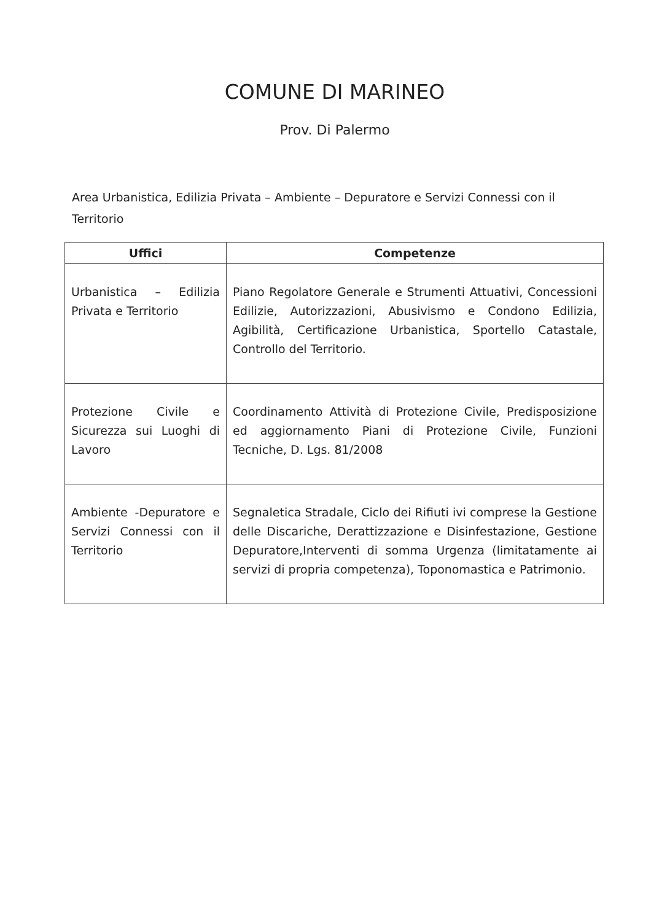COMUNE DI MARINEO
Prov. Di Palermo
Area Urbanistica, Edilizia Privata – Ambiente – Depuratore e Servizi Connessi con il Territorio
| Uffici | Competenze |
| --- | --- |
| Urbanistica – Edilizia Privata e Territorio | Piano Regolatore Generale e Strumenti Attuativi, Concessioni Edilizie, Autorizzazioni, Abusivismo e Condono Edilizia, Agibilità, Certificazione Urbanistica, Sportello Catastale, Controllo del Territorio. |
| Protezione Civile e Sicurezza sui Luoghi di Lavoro | Coordinamento Attività di Protezione Civile, Predisposizione ed aggiornamento Piani di Protezione Civile, Funzioni Tecniche, D. Lgs. 81/2008 |
| Ambiente -Depuratore e Servizi Connessi con il Territorio | Segnaletica Stradale, Ciclo dei Rifiuti ivi comprese la Gestione delle Discariche, Derattizzazione e Disinfestazione, Gestione Depuratore,Interventi di somma Urgenza (limitatamente ai servizi di propria competenza), Toponomastica e Patrimonio. |